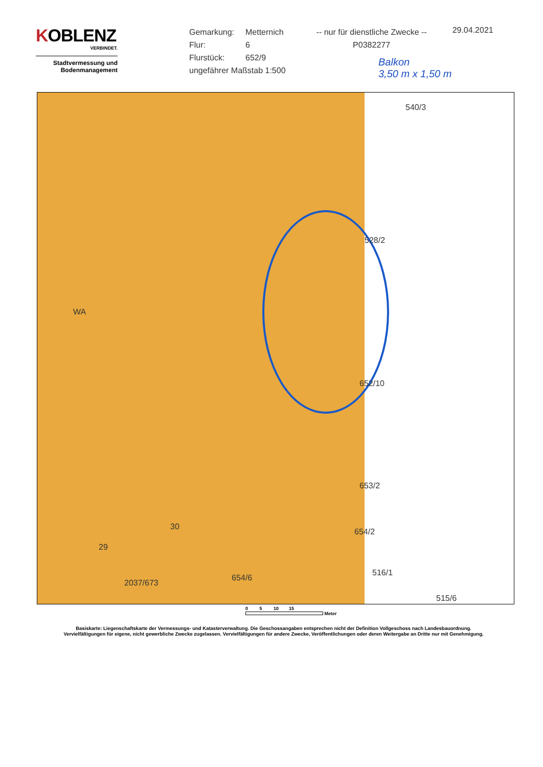KOBLENZ
VERBINDET.
Stadtvermessung und
Bodenmanagement
Gemarkung: Metternich
Flur: 6
Flurstück: 652/9
ungefährer Maßstab 1:500
-- nur für dienstliche Zwecke --
P0382277
29.04.2021
Balkon
3,50 m x 1,50 m
540/3
528/2
652/10
653/2
654/2
516/1
515/6
WA
30
29
654/6
2037/673
0 5 10 15
Meter
Basiskarte: Liegenschaftskarte der Vermessungs- und Katasterverwaltung. Die Geschossangaben entsprechen nicht der Definition Vollgeschoss nach Landesbauordnung.
Vervielfältigungen für eigene, nicht gewerbliche Zwecke zugelassen. Vervielfältigungen für andere Zwecke, Veröffentlichungen oder deren Weitergabe an Dritte nur mit Genehmigung.